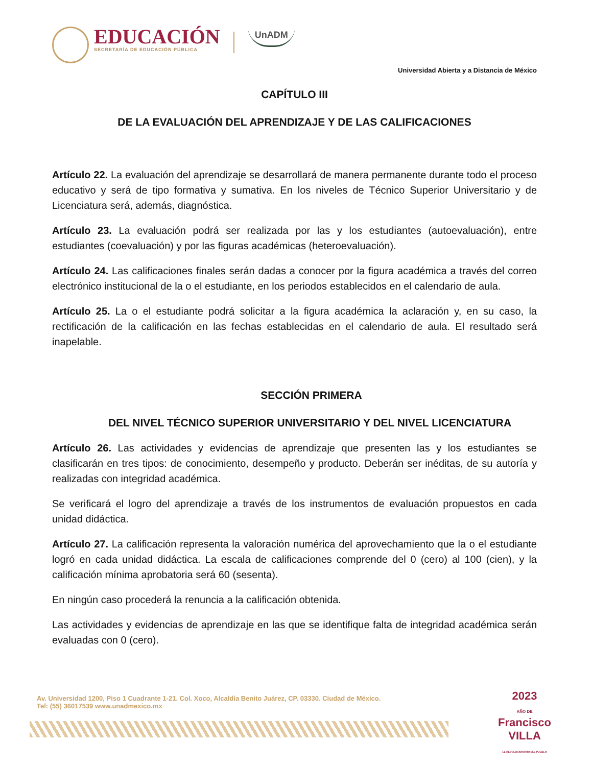EDUCACIÓN
SECRETARÍA DE EDUCACIÓN PÚBLICA
UnADM
Universidad Abierta y a Distancia de México
CAPÍTULO III
DE LA EVALUACIÓN DEL APRENDIZAJE Y DE LAS CALIFICACIONES
Artículo 22. La evaluación del aprendizaje se desarrollará de manera permanente durante todo el proceso educativo y será de tipo formativa y sumativa. En los niveles de Técnico Superior Universitario y de Licenciatura será, además, diagnóstica.
Artículo 23. La evaluación podrá ser realizada por las y los estudiantes (autoevaluación), entre estudiantes (coevaluación) y por las figuras académicas (heteroevaluación).
Artículo 24. Las calificaciones finales serán dadas a conocer por la figura académica a través del correo electrónico institucional de la o el estudiante, en los periodos establecidos en el calendario de aula.
Artículo 25. La o el estudiante podrá solicitar a la figura académica la aclaración y, en su caso, la rectificación de la calificación en las fechas establecidas en el calendario de aula. El resultado será inapelable.
SECCIÓN PRIMERA
DEL NIVEL TÉCNICO SUPERIOR UNIVERSITARIO Y DEL NIVEL LICENCIATURA
Artículo 26. Las actividades y evidencias de aprendizaje que presenten las y los estudiantes se clasificarán en tres tipos: de conocimiento, desempeño y producto. Deberán ser inéditas, de su autoría y realizadas con integridad académica.
Se verificará el logro del aprendizaje a través de los instrumentos de evaluación propuestos en cada unidad didáctica.
Artículo 27. La calificación representa la valoración numérica del aprovechamiento que la o el estudiante logró en cada unidad didáctica. La escala de calificaciones comprende del 0 (cero) al 100 (cien), y la calificación mínima aprobatoria será 60 (sesenta).
En ningún caso procederá la renuncia a la calificación obtenida.
Las actividades y evidencias de aprendizaje en las que se identifique falta de integridad académica serán evaluadas con 0 (cero).
Av. Universidad 1200, Piso 1 Cuadrante 1-21. Col. Xoco, Alcaldía Benito Juárez, CP. 03330. Ciudad de México.
Tel: (55) 36017539 www.unadmexico.mx
2023
AÑO DE
Francisco
VILLA
EL REVOLUCIONARIO DEL PUEBLO